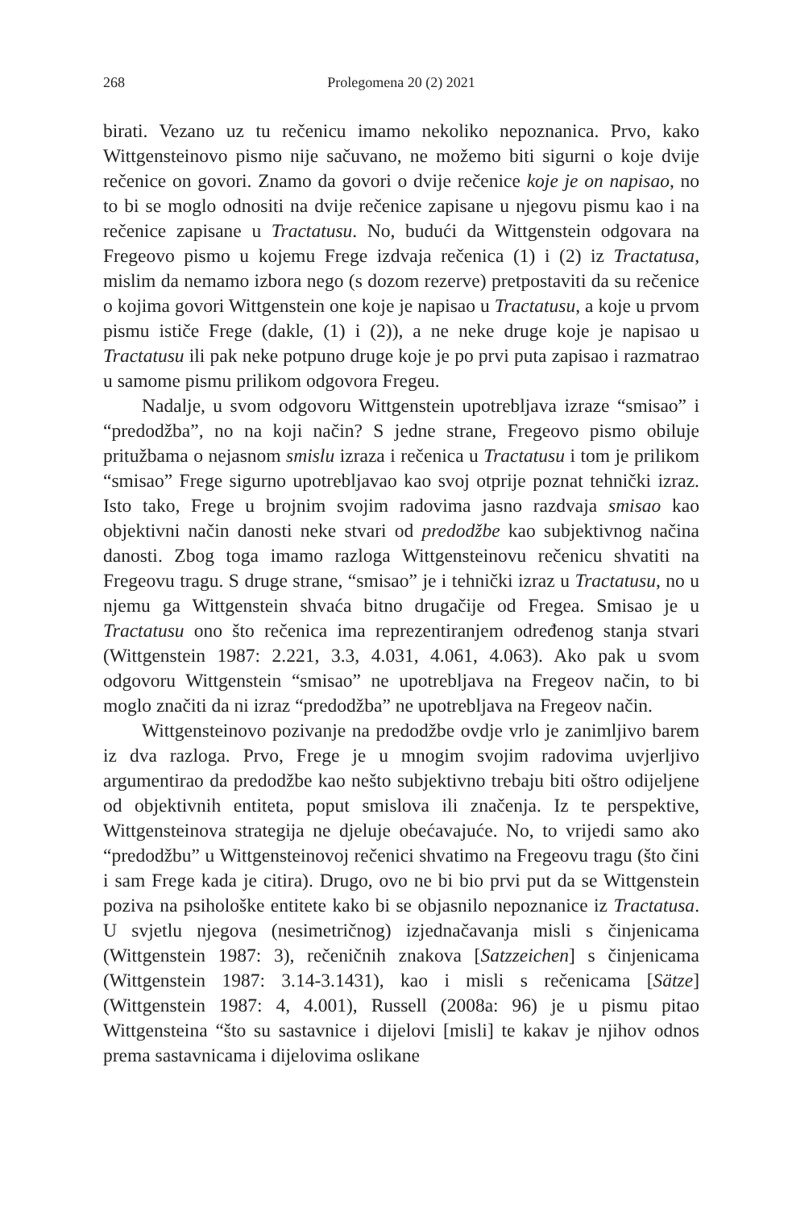268 Prolegomena 20 (2) 2021
birati. Vezano uz tu rečenicu imamo nekoliko nepoznanica. Prvo, kako Wittgensteinovo pismo nije sačuvano, ne možemo biti sigurni o koje dvije rečenice on govori. Znamo da govori o dvije rečenice koje je on napisao, no to bi se moglo odnositi na dvije rečenice zapisane u njegovu pismu kao i na rečenice zapisane u Tractatusu. No, budući da Wittgenstein odgovara na Fregeovo pismo u kojemu Frege izdvaja rečenica (1) i (2) iz Tractatusa, mislim da nemamo izbora nego (s dozom rezerve) pretpostaviti da su rečenice o kojima govori Wittgenstein one koje je napisao u Tractatusu, a koje u prvom pismu ističe Frege (dakle, (1) i (2)), a ne neke druge koje je napisao u Tractatusu ili pak neke potpuno druge koje je po prvi puta zapisao i razmatrao u samome pismu prilikom odgovora Fregeu.
Nadalje, u svom odgovoru Wittgenstein upotrebljava izraze “smisao” i “predodžba”, no na koji način? S jedne strane, Fregeovo pismo obiluje pritužbama o nejasnom smislu izraza i rečenica u Tractatusu i tom je prilikom “smisao” Frege sigurno upotrebljavao kao svoj otprije poznat tehnički izraz. Isto tako, Frege u brojnim svojim radovima jasno razdvaja smisao kao objektivni način danosti neke stvari od predodžbe kao subjektivnog načina danosti. Zbog toga imamo razloga Wittgensteinovu rečenicu shvatiti na Fregeovu tragu. S druge strane, “smisao” je i tehnički izraz u Tractatusu, no u njemu ga Wittgenstein shvaća bitno drugačije od Fregea. Smisao je u Tractatusu ono što rečenica ima reprezentiranjem određenog stanja stvari (Wittgenstein 1987: 2.221, 3.3, 4.031, 4.061, 4.063). Ako pak u svom odgovoru Wittgenstein “smisao” ne upotrebljava na Fregeov način, to bi moglo značiti da ni izraz “predodžba” ne upotrebljava na Fregeov način.
Wittgensteinovo pozivanje na predodžbe ovdje vrlo je zanimljivo barem iz dva razloga. Prvo, Frege je u mnogim svojim radovima uvjerljivo argumentirao da predodžbe kao nešto subjektivno trebaju biti oštro odijeljene od objektivnih entiteta, poput smislova ili značenja. Iz te perspektive, Wittgensteinova strategija ne djeluje obećavajuće. No, to vrijedi samo ako “predodžbu” u Wittgensteinovoj rečenici shvatimo na Fregeovu tragu (što čini i sam Frege kada je citira). Drugo, ovo ne bi bio prvi put da se Wittgenstein poziva na psihološke entitete kako bi se objasnilo nepoznanice iz Tractatusa. U svjetlu njegova (nesimetričnog) izjednačavanja misli s činjenicama (Wittgenstein 1987: 3), rečeničnih znakova [Satzzeichen] s činjenicama (Wittgenstein 1987: 3.14-3.1431), kao i misli s rečenicama [Sätze] (Wittgenstein 1987: 4, 4.001), Russell (2008a: 96) je u pismu pitao Wittgensteina “što su sastavnice i dijelovi [misli] te kakav je njihov odnos prema sastavnicama i dijelovima oslikane